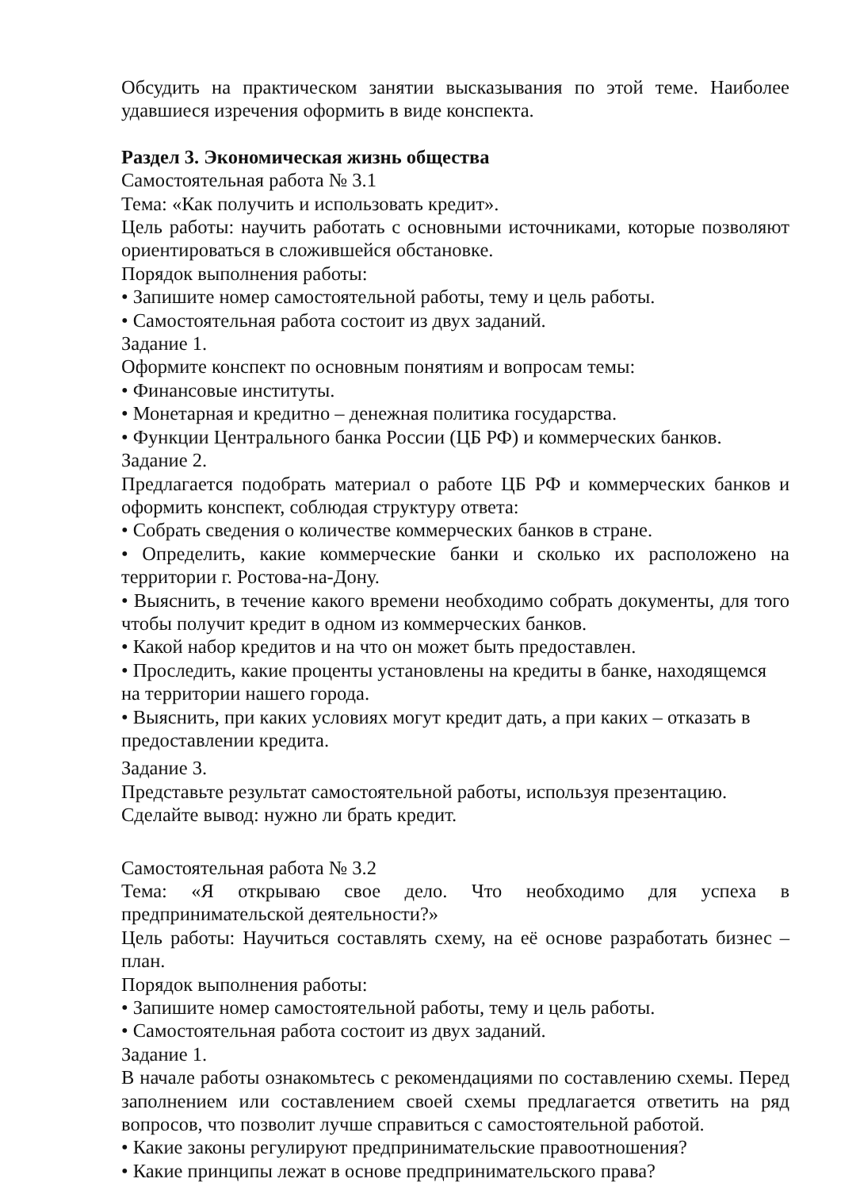Обсудить на практическом занятии высказывания по этой теме. Наиболее удавшиеся изречения оформить в виде конспекта.
Раздел 3. Экономическая жизнь общества
Самостоятельная работа № 3.1
Тема: «Как получить и использовать кредит».
Цель работы: научить работать с основными источниками, которые позволяют ориентироваться в сложившейся обстановке.
Порядок выполнения работы:
• Запишите номер самостоятельной работы, тему и цель работы.
• Самостоятельная работа состоит из двух заданий.
Задание 1.
Оформите конспект по основным понятиям и вопросам темы:
• Финансовые институты.
• Монетарная и кредитно – денежная политика государства.
• Функции Центрального банка России (ЦБ РФ) и коммерческих банков.
Задание 2.
Предлагается подобрать материал о работе ЦБ РФ и коммерческих банков и оформить конспект, соблюдая структуру ответа:
• Собрать сведения о количестве коммерческих банков в стране.
• Определить, какие коммерческие банки и сколько их расположено на территории г. Ростова-на-Дону.
• Выяснить, в течение какого времени необходимо собрать документы, для того чтобы получит кредит в одном из коммерческих банков.
• Какой набор кредитов и на что он может быть предоставлен.
• Проследить, какие проценты установлены на кредиты в банке, находящемся на территории нашего города.
• Выяснить, при каких условиях могут кредит дать, а при каких – отказать в предоставлении кредита.
Задание 3.
Представьте результат самостоятельной работы, используя презентацию.
Сделайте вывод: нужно ли брать кредит.
Самостоятельная работа № 3.2
Тема: «Я открываю свое дело. Что необходимо для успеха в предпринимательской деятельности?»
Цель работы: Научиться составлять схему, на её основе разработать бизнес – план.
Порядок выполнения работы:
• Запишите номер самостоятельной работы, тему и цель работы.
• Самостоятельная работа состоит из двух заданий.
Задание 1.
В начале работы ознакомьтесь с рекомендациями по составлению схемы. Перед заполнением или составлением своей схемы предлагается ответить на ряд вопросов, что позволит лучше справиться с самостоятельной работой.
• Какие законы регулируют предпринимательские правоотношения?
• Какие принципы лежат в основе предпринимательского права?